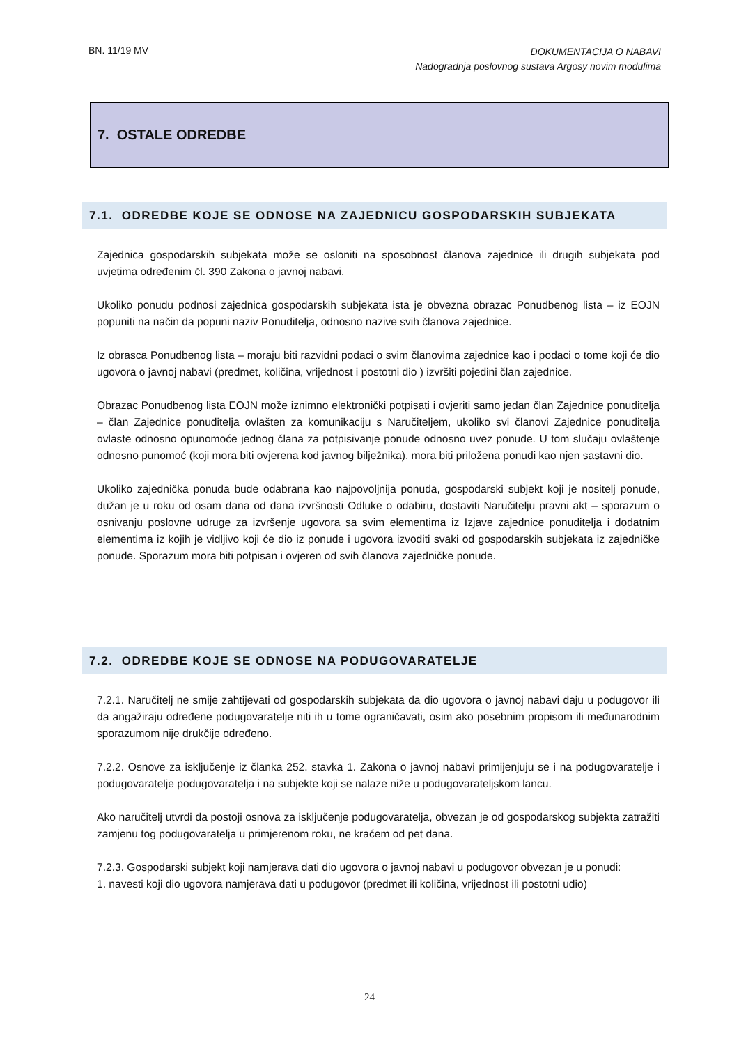BN. 11/19 MV DOKUMENTACIJA O NABAVI
Nadogradnja poslovnog sustava Argosy novim modulima
7. OSTALE ODREDBE
7.1. ODREDBE KOJE SE ODNOSE NA ZAJEDNICU GOSPODARSKIH SUBJEKATA
Zajednica gospodarskih subjekata može se osloniti na sposobnost članova zajednice ili drugih subjekata pod uvjetima određenim čl. 390 Zakona o javnoj nabavi.
Ukoliko ponudu podnosi zajednica gospodarskih subjekata ista je obvezna obrazac Ponudbenog lista – iz EOJN popuniti na način da popuni naziv Ponuditelja, odnosno nazive svih članova zajednice.
Iz obrasca Ponudbenog lista – moraju biti razvidni podaci o svim članovima zajednice kao i podaci o tome koji će dio ugovora o javnoj nabavi (predmet, količina, vrijednost i postotni dio ) izvršiti pojedini član zajednice.
Obrazac Ponudbenog lista EOJN može iznimno elektronički potpisati i ovjeriti samo jedan član Zajednice ponuditelja – član Zajednice ponuditelja ovlašten za komunikaciju s Naručiteljem, ukoliko svi članovi Zajednice ponuditelja ovlaste odnosno opunomoće jednog člana za potpisivanje ponude odnosno uvez ponude. U tom slučaju ovlaštenje odnosno punomoć (koji mora biti ovjerena kod javnog bilježnika), mora biti priložena ponudi kao njen sastavni dio.
Ukoliko zajednička ponuda bude odabrana kao najpovoljnija ponuda, gospodarski subjekt koji je nositelj ponude, dužan je u roku od osam dana od dana izvršnosti Odluke o odabiru, dostaviti Naručitelju pravni akt – sporazum o osnivanju poslovne udruge za izvršenje ugovora sa svim elementima iz Izjave zajednice ponuditelja i dodatnim elementima iz kojih je vidljivo koji će dio iz ponude i ugovora izvoditi svaki od gospodarskih subjekata iz zajedničke ponude. Sporazum mora biti potpisan i ovjeren od svih članova zajedničke ponude.
7.2. ODREDBE KOJE SE ODNOSE NA PODUGOVARATELJE
7.2.1. Naručitelj ne smije zahtijevati od gospodarskih subjekata da dio ugovora o javnoj nabavi daju u podugovor ili da angažiraju određene podugovaratelje niti ih u tome ograničavati, osim ako posebnim propisom ili međunarodnim sporazumom nije drukčije određeno.
7.2.2. Osnove za isključenje iz članka 252. stavka 1. Zakona o javnoj nabavi primijenjuju se i na podugovaratelje i podugovaratelje podugovaratelja i na subjekte koji se nalaze niže u podugovarateljskom lancu.
Ako naručitelj utvrdi da postoji osnova za isključenje podugovaratelja, obvezan je od gospodarskog subjekta zatražiti zamjenu tog podugovaratelja u primjerenom roku, ne kraćem od pet dana.
7.2.3. Gospodarski subjekt koji namjerava dati dio ugovora o javnoj nabavi u podugovor obvezan je u ponudi:
1. navesti koji dio ugovora namjerava dati u podugovor (predmet ili količina, vrijednost ili postotni udio)
24